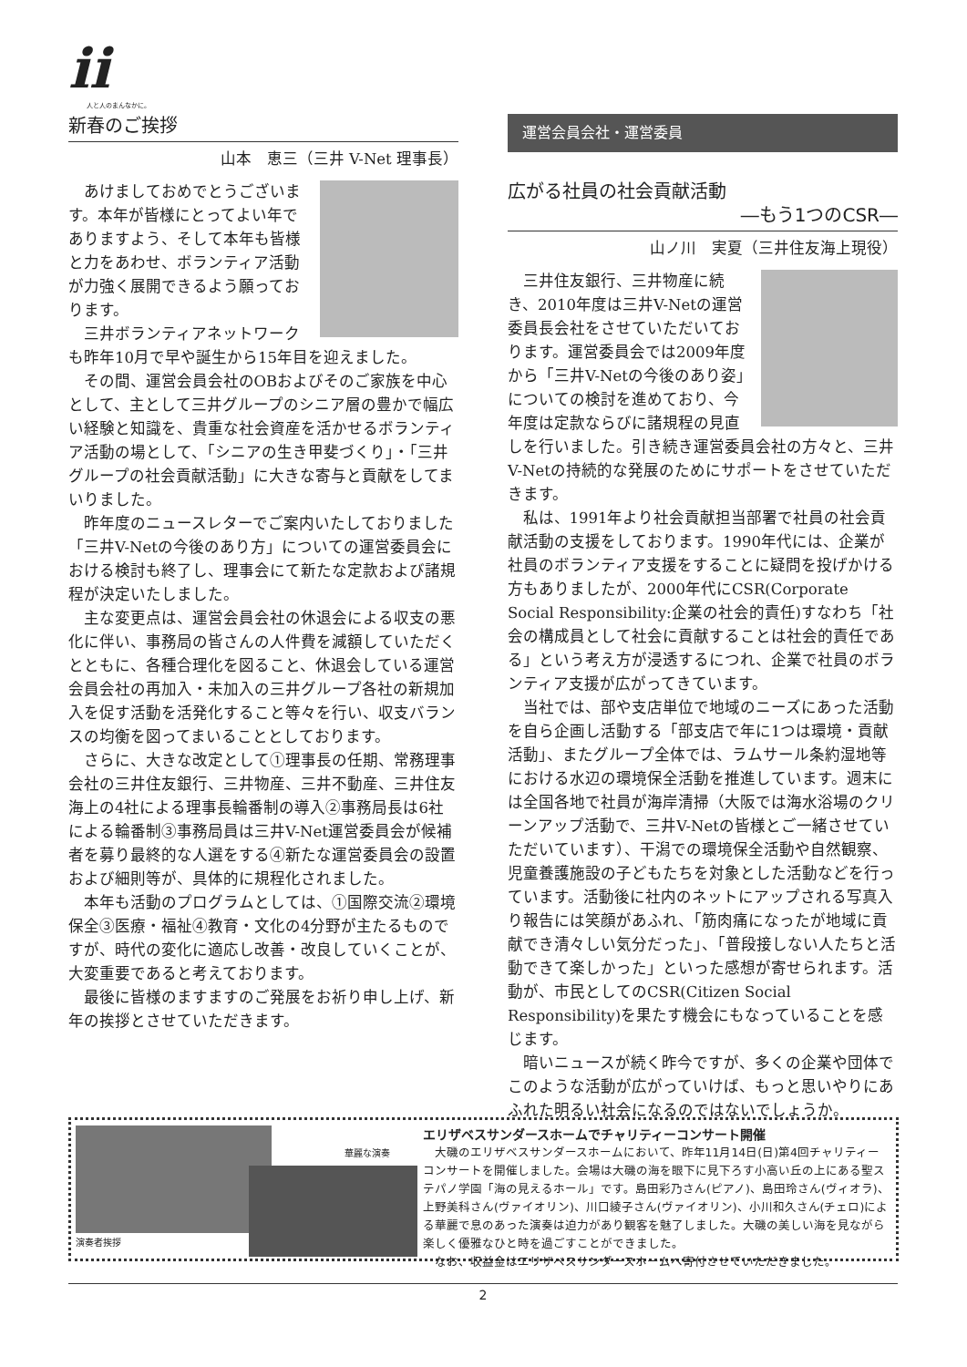ii
人と人のまんなかに。
新春のご挨拶
山本　恵三（三井 V-Net 理事長）
あけましておめでとうございます。本年が皆様にとってよい年でありますよう、そして本年も皆様と力をあわせ、ボランティア活動が力強く展開できるよう願っております。
三井ボランティアネットワークも昨年10月で早や誕生から15年目を迎えました。
その間、運営会員会社のOBおよびそのご家族を中心として、主として三井グループのシニア層の豊かで幅広い経験と知識を、貴重な社会資産を活かせるボランティア活動の場として、「シニアの生き甲斐づくり」・「三井グループの社会貢献活動」に大きな寄与と貢献をしてまいりました。
昨年度のニュースレターでご案内いたしておりました「三井V-Netの今後のあり方」についての運営委員会における検討も終了し、理事会にて新たな定款および諸規程が決定いたしました。
主な変更点は、運営会員会社の休退会による収支の悪化に伴い、事務局の皆さんの人件費を減額していただくとともに、各種合理化を図ること、休退会している運営会員会社の再加入・未加入の三井グループ各社の新規加入を促す活動を活発化すること等々を行い、収支バランスの均衡を図ってまいることとしております。
さらに、大きな改定として①理事長の任期、常務理事会社の三井住友銀行、三井物産、三井不動産、三井住友海上の4社による理事長輪番制の導入②事務局長は6社による輪番制③事務局員は三井V-Net運営委員会が候補者を募り最終的な人選をする④新たな運営委員会の設置および細則等が、具体的に規程化されました。
本年も活動のプログラムとしては、①国際交流②環境保全③医療・福祉④教育・文化の4分野が主たるものですが、時代の変化に適応し改善・改良していくことが、大変重要であると考えております。
最後に皆様のますますのご発展をお祈り申し上げ、新年の挨拶とさせていただきます。
運営会員会社・運営委員
広がる社員の社会貢献活動
―もう1つのCSR―
山ノ川　実夏（三井住友海上現役）
三井住友銀行、三井物産に続き、2010年度は三井V-Netの運営委員長会社をさせていただいております。運営委員会では2009年度から「三井V-Netの今後のあり姿」についての検討を進めており、今年度は定款ならびに諸規程の見直しを行いました。引き続き運営委員会社の方々と、三井V-Netの持続的な発展のためにサポートをさせていただきます。
私は、1991年より社会貢献担当部署で社員の社会貢献活動の支援をしております。1990年代には、企業が社員のボランティア支援をすることに疑問を投げかける方もありましたが、2000年代にCSR(Corporate Social Responsibility:企業の社会的責任)すなわち「社会の構成員として社会に貢献することは社会的責任である」という考え方が浸透するにつれ、企業で社員のボランティア支援が広がってきています。
当社では、部や支店単位で地域のニーズにあった活動を自ら企画し活動する「部支店で年に1つは環境・貢献活動」、またグループ全体では、ラムサール条約湿地等における水辺の環境保全活動を推進しています。週末には全国各地で社員が海岸清掃（大阪では海水浴場のクリーンアップ活動で、三井V-Netの皆様とご一緒させていただいています）、干潟での環境保全活動や自然観察、児童養護施設の子どもたちを対象とした活動などを行っています。活動後に社内のネットにアップされる写真入り報告には笑顔があふれ、「筋肉痛になったが地域に貢献でき清々しい気分だった」、「普段接しない人たちと活動できて楽しかった」といった感想が寄せられます。活動が、市民としてのCSR(Citizen Social Responsibility)を果たす機会にもなっていることを感じます。
暗いニュースが続く昨今ですが、多くの企業や団体でこのような活動が広がっていけば、もっと思いやりにあふれた明るい社会になるのではないでしょうか。
華麗な演奏
演奏者挨拶
エリザベスサンダースホームでチャリティーコンサート開催
大磯のエリザベスサンダースホームにおいて、昨年11月14日(日)第4回チャリティーコンサートを開催しました。会場は大磯の海を眼下に見下ろす小高い丘の上にある聖ステパノ学園「海の見えるホール」です。島田彩乃さん(ピアノ)、島田玲さん(ヴィオラ)、上野美科さん(ヴァイオリン)、川口綾子さん(ヴァイオリン)、小川和久さん(チェロ)による華麗で息のあった演奏は迫力があり観客を魅了しました。大磯の美しい海を見ながら楽しく優雅なひと時を過ごすことができました。
なお、収益金はエリザベスサンダースホームへ寄付させていただきました。
2